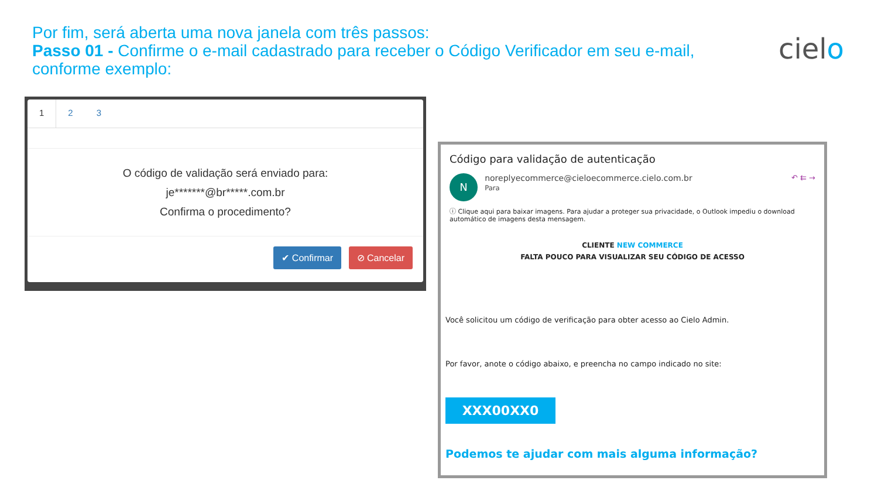Por fim, será aberta uma nova janela com três passos:
Passo 01 - Confirme o e-mail cadastrado para receber o Código Verificador em seu e-mail, conforme exemplo:
cielo
1 2 3
O código de validação será enviado para:
je*******@br*****.com.br
Confirma o procedimento?
✔ Confirmar ⊘ Cancelar
Código para validação de autenticação
N noreplyecommerce@cieloecommerce.cielo.com.br
Para ↶ ⇇ →
ⓘ Clique aqui para baixar imagens. Para ajudar a proteger sua privacidade, o Outlook impediu o download automático de imagens desta mensagem.
CLIENTE NEW COMMERCE
FALTA POUCO PARA VISUALIZAR SEU CÓDIGO DE ACESSO
Você solicitou um código de verificação para obter acesso ao Cielo Admin.
Por favor, anote o código abaixo, e preencha no campo indicado no site:
XXX00XX0
Podemos te ajudar com mais alguma informação?